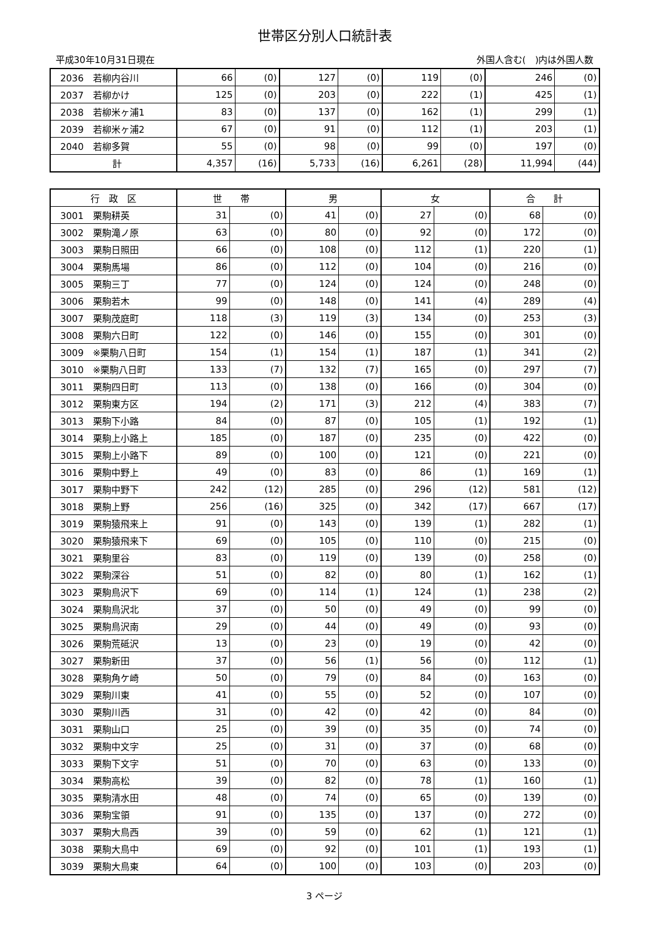世帯区分別人口統計表
平成30年10月31日現在 外国人含む(　)内は外国人数
| 2036 若柳内谷川 | 66 | (0) | 127 | (0) | 119 | (0) | 246 | (0) |
| 2037 若柳かけ | 125 | (0) | 203 | (0) | 222 | (1) | 425 | (1) |
| 2038 若柳米ヶ浦1 | 83 | (0) | 137 | (0) | 162 | (1) | 299 | (1) |
| 2039 若柳米ヶ浦2 | 67 | (0) | 91 | (0) | 112 | (1) | 203 | (1) |
| 2040 若柳多賀 | 55 | (0) | 98 | (0) | 99 | (0) | 197 | (0) |
| 計 | 4,357 | (16) | 5,733 | (16) | 6,261 | (28) | 11,994 | (44) |
| 行 政 区 | 世 帯 | | 男 | | 女 | | 合 計 | |
| --- | --- | --- | --- | --- | --- | --- | --- | --- |
| 3001 栗駒耕英 | 31 | (0) | 41 | (0) | 27 | (0) | 68 | (0) |
| 3002 栗駒滝ノ原 | 63 | (0) | 80 | (0) | 92 | (0) | 172 | (0) |
| 3003 栗駒日照田 | 66 | (0) | 108 | (0) | 112 | (1) | 220 | (1) |
| 3004 栗駒馬場 | 86 | (0) | 112 | (0) | 104 | (0) | 216 | (0) |
| 3005 栗駒三丁 | 77 | (0) | 124 | (0) | 124 | (0) | 248 | (0) |
| 3006 栗駒若木 | 99 | (0) | 148 | (0) | 141 | (4) | 289 | (4) |
| 3007 栗駒茂庭町 | 118 | (3) | 119 | (3) | 134 | (0) | 253 | (3) |
| 3008 栗駒六日町 | 122 | (0) | 146 | (0) | 155 | (0) | 301 | (0) |
| 3009 ※栗駒八日町 | 154 | (1) | 154 | (1) | 187 | (1) | 341 | (2) |
| 3010 ※栗駒八日町 | 133 | (7) | 132 | (7) | 165 | (0) | 297 | (7) |
| 3011 栗駒四日町 | 113 | (0) | 138 | (0) | 166 | (0) | 304 | (0) |
| 3012 栗駒東方区 | 194 | (2) | 171 | (3) | 212 | (4) | 383 | (7) |
| 3013 栗駒下小路 | 84 | (0) | 87 | (0) | 105 | (1) | 192 | (1) |
| 3014 栗駒上小路上 | 185 | (0) | 187 | (0) | 235 | (0) | 422 | (0) |
| 3015 栗駒上小路下 | 89 | (0) | 100 | (0) | 121 | (0) | 221 | (0) |
| 3016 栗駒中野上 | 49 | (0) | 83 | (0) | 86 | (1) | 169 | (1) |
| 3017 栗駒中野下 | 242 | (12) | 285 | (0) | 296 | (12) | 581 | (12) |
| 3018 栗駒上野 | 256 | (16) | 325 | (0) | 342 | (17) | 667 | (17) |
| 3019 栗駒猿飛来上 | 91 | (0) | 143 | (0) | 139 | (1) | 282 | (1) |
| 3020 栗駒猿飛来下 | 69 | (0) | 105 | (0) | 110 | (0) | 215 | (0) |
| 3021 栗駒里谷 | 83 | (0) | 119 | (0) | 139 | (0) | 258 | (0) |
| 3022 栗駒深谷 | 51 | (0) | 82 | (0) | 80 | (1) | 162 | (1) |
| 3023 栗駒鳥沢下 | 69 | (0) | 114 | (1) | 124 | (1) | 238 | (2) |
| 3024 栗駒鳥沢北 | 37 | (0) | 50 | (0) | 49 | (0) | 99 | (0) |
| 3025 栗駒鳥沢南 | 29 | (0) | 44 | (0) | 49 | (0) | 93 | (0) |
| 3026 栗駒荒砥沢 | 13 | (0) | 23 | (0) | 19 | (0) | 42 | (0) |
| 3027 栗駒新田 | 37 | (0) | 56 | (1) | 56 | (0) | 112 | (1) |
| 3028 栗駒角ケ崎 | 50 | (0) | 79 | (0) | 84 | (0) | 163 | (0) |
| 3029 栗駒川東 | 41 | (0) | 55 | (0) | 52 | (0) | 107 | (0) |
| 3030 栗駒川西 | 31 | (0) | 42 | (0) | 42 | (0) | 84 | (0) |
| 3031 栗駒山口 | 25 | (0) | 39 | (0) | 35 | (0) | 74 | (0) |
| 3032 栗駒中文字 | 25 | (0) | 31 | (0) | 37 | (0) | 68 | (0) |
| 3033 栗駒下文字 | 51 | (0) | 70 | (0) | 63 | (0) | 133 | (0) |
| 3034 栗駒高松 | 39 | (0) | 82 | (0) | 78 | (1) | 160 | (1) |
| 3035 栗駒清水田 | 48 | (0) | 74 | (0) | 65 | (0) | 139 | (0) |
| 3036 栗駒宝領 | 91 | (0) | 135 | (0) | 137 | (0) | 272 | (0) |
| 3037 栗駒大鳥西 | 39 | (0) | 59 | (0) | 62 | (1) | 121 | (1) |
| 3038 栗駒大鳥中 | 69 | (0) | 92 | (0) | 101 | (1) | 193 | (1) |
| 3039 栗駒大鳥東 | 64 | (0) | 100 | (0) | 103 | (0) | 203 | (0) |
3 ページ